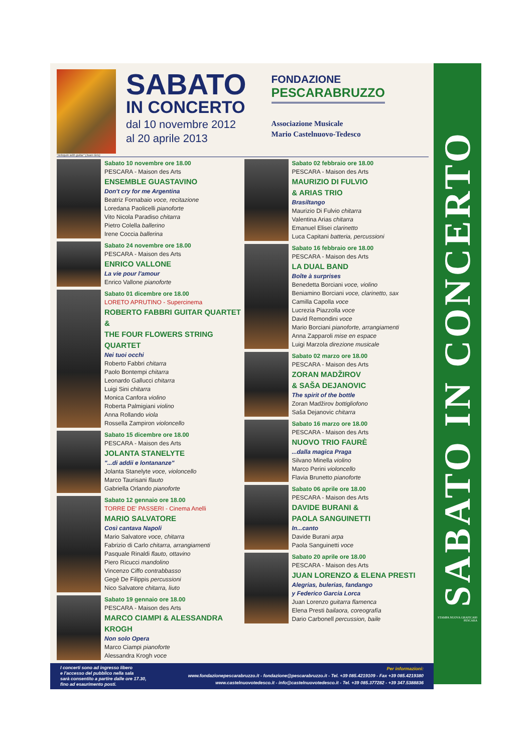"Arlequin with guitar" (Juan Gris)
SABATO
IN CONCERTO
dal 10 novembre 2012
al 20 aprile 2013
FONDAZIONE
PESCARABRUZZO
Associazione Musicale
Mario Castelnuovo-Tedesco
Sabato 10 novembre ore 18.00
PESCARA - Maison des Arts
ENSEMBLE GUASTAVINO
Don't cry for me Argentina
Beatriz Fornabaio voce, recitazione
Loredana Paolicelli pianoforte
Vito Nicola Paradiso chitarra
Pietro Colella ballerino
Irene Coccia ballerina
Sabato 24 novembre ore 18.00
PESCARA - Maison des Arts
ENRICO VALLONE
La vie pour l'amour
Enrico Vallone pianoforte
Sabato 01 dicembre ore 18.00
LORETO APRUTINO - Supercinema
ROBERTO FABBRI GUITAR QUARTET &
THE FOUR FLOWERS STRING QUARTET
Nei tuoi occhi
Roberto Fabbri chitarra
Paolo Bontempi chitarra
Leonardo Gallucci chitarra
Luigi Sini chitarra
Monica Canfora violino
Roberta Palmigiani violino
Anna Rollando viola
Rossella Zampiron violoncello
Sabato 15 dicembre ore 18.00
PESCARA - Maison des Arts
JOLANTA STANELYTE
"...di addii e lontananze"
Jolanta Stanelyte voce, violoncello
Marco Taurisani flauto
Gabriella Orlando pianoforte
Sabato 12 gennaio ore 18.00
TORRE DE' PASSERI - Cinema Anelli
MARIO SALVATORE
Così cantava Napoli
Mario Salvatore voce, chitarra
Fabrizio di Carlo chitarra, arrangiamenti
Pasquale Rinaldi flauto, ottavino
Piero Ricucci mandolino
Vincenzo Ciffo contrabbasso
Gegè De Filippis percussioni
Nico Salvatore chitarra, liuto
Sabato 19 gennaio ore 18.00
PESCARA - Maison des Arts
MARCO CIAMPI & ALESSANDRA KROGH
Non solo Opera
Marco Ciampi pianoforte
Alessandra Krogh voce
Sabato 02 febbraio ore 18.00
PESCARA - Maison des Arts
MAURIZIO DI FULVIO
& ARIAS TRIO
Brasiltango
Maurizio Di Fulvio chitarra
Valentina Arias chitarra
Emanuel Elisei clarinetto
Luca Capitani batteria, percussioni
Sabato 16 febbraio ore 18.00
PESCARA - Maison des Arts
LA DUAL BAND
Boîte à surprises
Benedetta Borciani voce, violino
Beniamino Borciani voce, clarinetto, sax
Camilla Capolla voce
Lucrezia Piazzolla voce
David Remondini voce
Mario Borciani pianoforte, arrangiamenti
Anna Zapparoli mise en espace
Luigi Marzola direzione musicale
Sabato 02 marzo ore 18.00
PESCARA - Maison des Arts
ZORAN MADŽIROV
& SAŠA DEJANOVIC
The spirit of the bottle
Zoran Madžirov bottigliofono
Saša Dejanovic chitarra
Sabato 16 marzo ore 18.00
PESCARA - Maison des Arts
NUOVO TRIO FAURÈ
...dalla magica Praga
Silvano Minella violino
Marco Perini violoncello
Flavia Brunetto pianoforte
Sabato 06 aprile ore 18.00
PESCARA - Maison des Arts
DAVIDE BURANI &
PAOLA SANGUINETTI
In...canto
Davide Burani arpa
Paola Sanguinetti voce
Sabato 20 aprile ore 18.00
PESCARA - Maison des Arts
JUAN LORENZO & ELENA PRESTI
Alegrias, bulerias, fandango
y Federico Garcia Lorca
Juan Lorenzo guitarra flamenca
Elena Presti bailaora, coreografía
Dario Carbonell percussion, baile
I concerti sono ad ingresso libero
e l'accesso del pubblico nella sala
sarà consentito a partire dalle ore 17.30,
fino ad esaurimento posti.
Per informazioni:
www.fondazionepescarabruzzo.it - fondazione@pescarabruzzo.it - Tel. +39 085.4219109 - Fax +39 085.4219380
www.castelnuovotedesco.it - info@castelnuovotedesco.it - Tel. +39 085.377282 - +39 347.5388836
SABATO IN CONCERTO
STAMPA NUOVA GRAFICA80
PESCARA